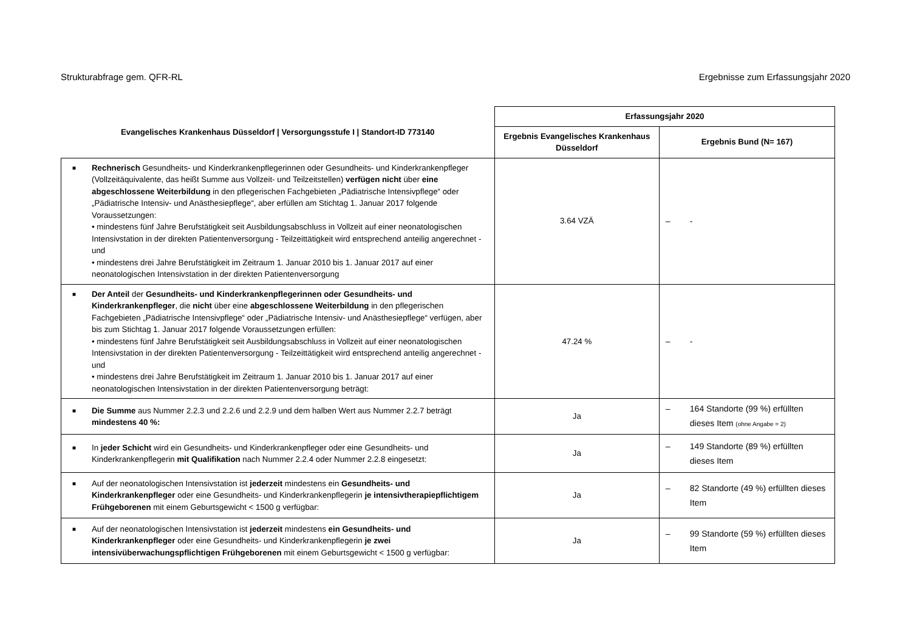Strukturabfrage gem. QFR-RL Ergebnisse zum Erfassungsjahr 2020
| Evangelisches Krankenhaus Düsseldorf / Versorgungsstufe I / Standort-ID 773140 | Erfassungsjahr 2020 | |
| --- | --- | --- |
| | Ergebnis Evangelisches Krankenhaus Düsseldorf | Ergebnis Bund (N= 167) |
| ■ Rechnerisch Gesundheits- und Kinderkrankenpflegerinnen oder Gesundheits- und Kinderkrankenpfleger (Vollzeitäquivalente, das heißt Summe aus Vollzeit- und Teilzeitstellen) verfügen nicht über eine abgeschlossene Weiterbildung in den pflegerischen Fachgebieten „Pädiatrische Intensivpflege“ oder „Pädiatrische Intensiv- und Anästhesiepflege“, aber erfüllen am Stichtag 1. Januar 2017 folgende Voraussetzungen: • mindestens fünf Jahre Berufstätigkeit seit Ausbildungsabschluss in Vollzeit auf einer neonatologischen Intensivstation in der direkten Patientenversorgung - Teilzeittätigkeit wird entsprechend anteilig angerechnet - und • mindestens drei Jahre Berufstätigkeit im Zeitraum 1. Januar 2010 bis 1. Januar 2017 auf einer neonatologischen Intensivstation in der direkten Patientenversorgung | 3.64 VZÄ | – - |
| ■ Der Anteil der Gesundheits- und Kinderkrankenpflegerinnen oder Gesundheits- und Kinderkrankenpfleger , die nicht über eine abgeschlossene Weiterbildung in den pflegerischen Fachgebieten „Pädiatrische Intensivpflege“ oder „Pädiatrische Intensiv- und Anästhesiepflege“ verfügen, aber bis zum Stichtag 1. Januar 2017 folgende Voraussetzungen erfüllen: • mindestens fünf Jahre Berufstätigkeit seit Ausbildungsabschluss in Vollzeit auf einer neonatologischen Intensivstation in der direkten Patientenversorgung - Teilzeittätigkeit wird entsprechend anteilig angerechnet - und • mindestens drei Jahre Berufstätigkeit im Zeitraum 1. Januar 2010 bis 1. Januar 2017 auf einer neonatologischen Intensivstation in der direkten Patientenversorgung beträgt: | 47.24 % | – - |
| ■ Die Summe aus Nummer 2.2.3 und 2.2.6 und 2.2.9 und dem halben Wert aus Nummer 2.2.7 beträgt mindestens 40 %: | Ja | – 164 Standorte (99 %) erfüllten dieses Item (ohne Angabe = 2) |
| ■ In jeder Schicht wird ein Gesundheits- und Kinderkrankenpfleger oder eine Gesundheits- und Kinderkrankenpflegerin mit Qualifikation nach Nummer 2.2.4 oder Nummer 2.2.8 eingesetzt: | Ja | – 149 Standorte (89 %) erfüllten dieses Item |
| ■ Auf der neonatologischen Intensivstation ist jederzeit mindestens ein Gesundheits- und Kinderkrankenpfleger oder eine Gesundheits- und Kinderkrankenpflegerin je intensivtherapiepflichtigem Frühgeborenen mit einem Geburtsgewicht < 1500 g verfügbar: | Ja | – 82 Standorte (49 %) erfüllten dieses Item |
| ■ Auf der neonatologischen Intensivstation ist jederzeit mindestens ein Gesundheits- und Kinderkrankenpfleger oder eine Gesundheits- und Kinderkrankenpflegerin je zwei intensivüberwachungspflichtigen Frühgeborenen mit einem Geburtsgewicht < 1500 g verfügbar: | Ja | – 99 Standorte (59 %) erfüllten dieses Item |